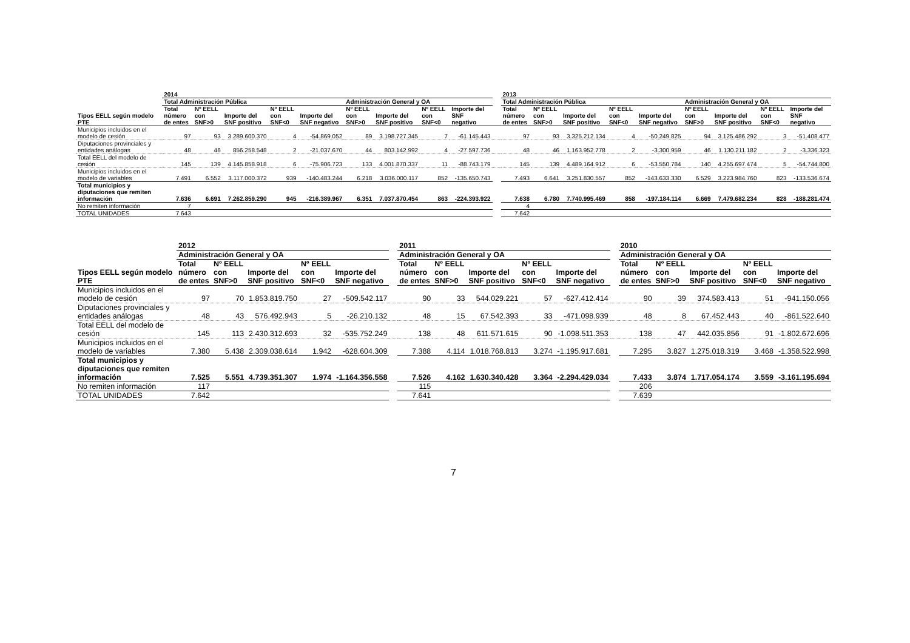| | 2014 | | | | | | | | | | 2013 | | | | | | | | |
| --- | --- | --- | --- | --- | --- | --- | --- | --- | --- | --- | --- | --- | --- | --- | --- | --- | --- | --- | --- |
| | Total Administración Pública | | | | | Administración General y OA | | | | | Total Administración Pública | | | | | Administración General y OA | | | |
| Tipos EELL según modelo PTE | Total número de entes | Nº EELL con SNF>0 | Importe del SNF positivo | Nº EELL con SNF<0 | Importe del SNF negativo | Nº EELL con SNF>0 | Importe del SNF positivo | Nº EELL con SNF<0 | Importe del SNF negativo | | Total número de entes | Nº EELL con SNF>0 | Importe del SNF positivo | Nº EELL con SNF<0 | Importe del SNF negativo | Nº EELL con SNF>0 | Importe del SNF positivo | Nº EELL con SNF<0 | Importe del SNF negativo |
| Municipios incluidos en el modelo de cesión | 97 | 93 | 3.289.600.370 | 4 | -54.869.052 | 89 | 3.198.727.345 | 7 | -61.145.443 | | 97 | 93 | 3.325.212.134 | 4 | -50.249.825 | 94 | 3.125.486.292 | 3 | -51.408.477 |
| Diputaciones provinciales y entidades análogas | 48 | 46 | 856.258.548 | 2 | -21.037.670 | 44 | 803.142.992 | 4 | -27.597.736 | | 48 | 46 | 1.163.952.778 | 2 | -3.300.959 | 46 | 1.130.211.182 | 2 | -3.336.323 |
| Total EELL del modelo de cesión | 145 | 139 | 4.145.858.918 | 6 | -75.906.723 | 133 | 4.001.870.337 | 11 | -88.743.179 | | 145 | 139 | 4.489.164.912 | 6 | -53.550.784 | 140 | 4.255.697.474 | 5 | -54.744.800 |
| Municipios incluidos en el modelo de variables | 7.491 | 6.552 | 3.117.000.372 | 939 | -140.483.244 | 6.218 | 3.036.000.117 | 852 | -135.650.743 | | 7.493 | 6.641 | 3.251.830.557 | 852 | -143.633.330 | 6.529 | 3.223.984.760 | 823 | -133.536.674 |
| Total municipios y diputaciones que remiten información | 7.636 | 6.691 | 7.262.859.290 | 945 | -216.389.967 | 6.351 | 7.037.870.454 | 863 | -224.393.922 | | 7.638 | 6.780 | 7.740.995.469 | 858 | -197.184.114 | 6.669 | 7.479.682.234 | 828 | -188.281.474 |
| No remiten información | 7 | | | | | | | | | | 4 | | | | | | | | |
| TOTAL UNIDADES | 7.643 | | | | | | | | | | 7.642 | | | | | | | | |
| | 2012 | | | | | | 2011 | | | | | | 2010 | | | | |
| --- | --- | --- | --- | --- | --- | --- | --- | --- | --- | --- | --- | --- | --- | --- | --- | --- | --- |
| | Administración General y OA | | | | | | Administración General y OA | | | | | | Administración General y OA | | | | |
| Tipos EELL según modelo PTE | Total número de entes | Nº EELL con SNF>0 | Importe del SNF positivo | Nº EELL con SNF<0 | Importe del SNF negativo | | Total número de entes | Nº EELL con SNF>0 | Importe del SNF positivo | Nº EELL con SNF<0 | Importe del SNF negativo | | Total número de entes | Nº EELL con SNF>0 | Importe del SNF positivo | Nº EELL con SNF<0 | Importe del SNF negativo |
| Municipios incluidos en el modelo de cesión | 97 | 70 | 1.853.819.750 | 27 | -509.542.117 | | 90 | 33 | 544.029.221 | 57 | -627.412.414 | | 90 | 39 | 374.583.413 | 51 | -941.150.056 |
| Diputaciones provinciales y entidades análogas | 48 | 43 | 576.492.943 | 5 | -26.210.132 | | 48 | 15 | 67.542.393 | 33 | -471.098.939 | | 48 | 8 | 67.452.443 | 40 | -861.522.640 |
| Total EELL del modelo de cesión | 145 | 113 | 2.430.312.693 | 32 | -535.752.249 | | 138 | 48 | 611.571.615 | 90 | -1.098.511.353 | | 138 | 47 | 442.035.856 | 91 | -1.802.672.696 |
| Municipios incluidos en el modelo de variables | 7.380 | 5.438 | 2.309.038.614 | 1.942 | -628.604.309 | | 7.388 | 4.114 | 1.018.768.813 | 3.274 | -1.195.917.681 | | 7.295 | 3.827 | 1.275.018.319 | 3.468 | -1.358.522.998 |
| Total municipios y diputaciones que remiten información | 7.525 | 5.551 | 4.739.351.307 | 1.974 | -1.164.356.558 | | 7.526 | 4.162 | 1.630.340.428 | 3.364 | -2.294.429.034 | | 7.433 | 3.874 | 1.717.054.174 | 3.559 | -3.161.195.694 |
| No remiten información | 117 | | | | | | 115 | | | | | | 206 | | | | |
| TOTAL UNIDADES | 7.642 | | | | | | 7.641 | | | | | | 7.639 | | | | |
7